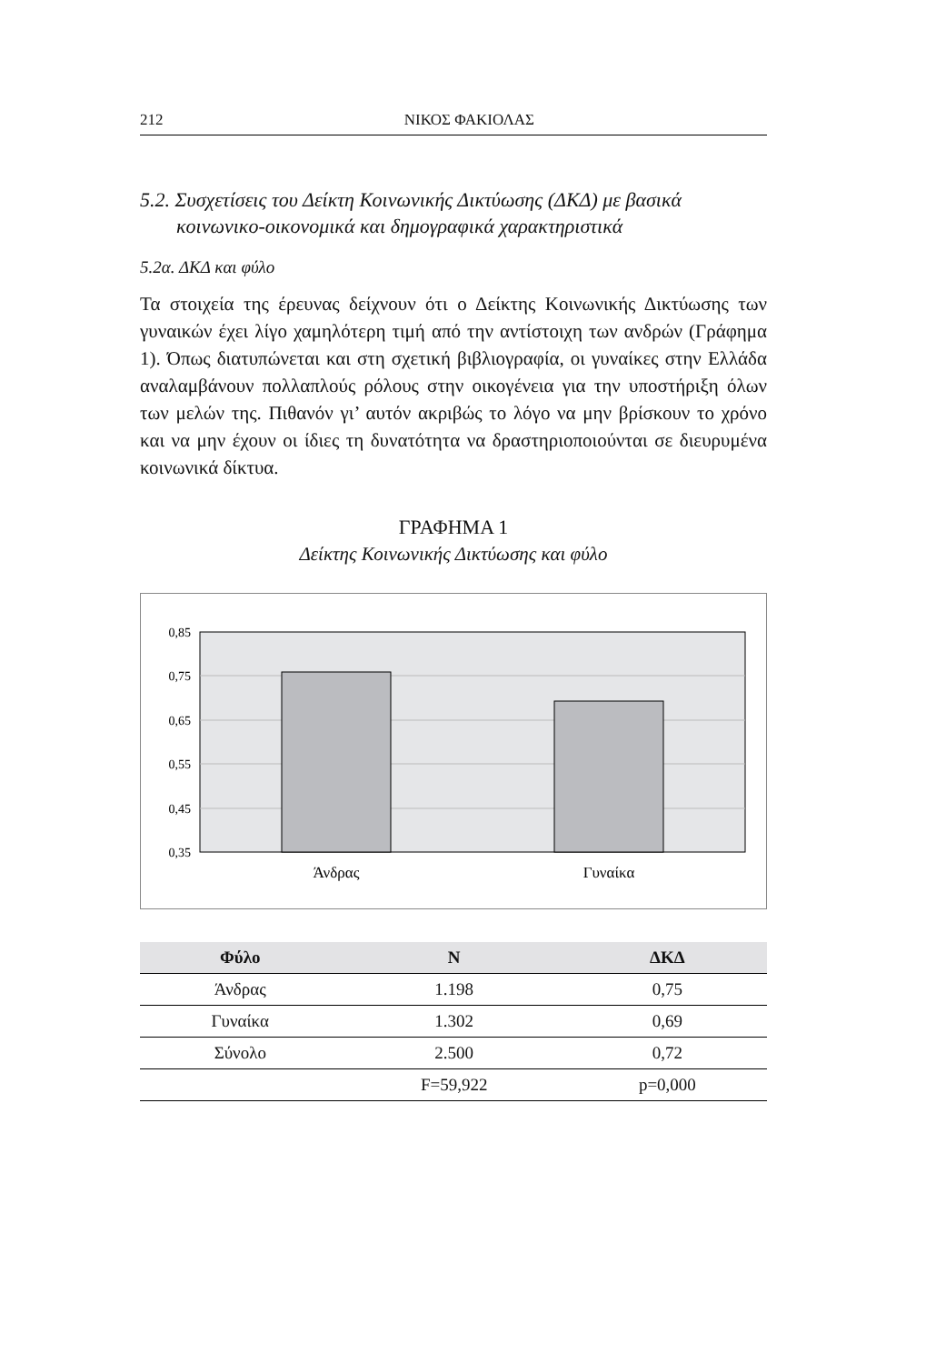212 ΝΙΚΟΣ ΦΑΚΙΟΛΑΣ
5.2. Συσχετίσεις του Δείκτη Κοινωνικής Δικτύωσης (ΔΚΔ) με βασικά κοινωνικο-οικονομικά και δημογραφικά χαρακτηριστικά
5.2α. ΔΚΔ και φύλο
Τα στοιχεία της έρευνας δείχνουν ότι ο Δείκτης Κοινωνικής Δικτύωσης των γυναικών έχει λίγο χαμηλότερη τιμή από την αντίστοιχη των ανδρών (Γράφημα 1). Όπως διατυπώνεται και στη σχετική βιβλιογραφία, οι γυναίκες στην Ελλάδα αναλαμβάνουν πολλαπλούς ρόλους στην οικογένεια για την υποστήριξη όλων των μελών της. Πιθανόν γι’ αυτόν ακριβώς το λόγο να μην βρίσκουν το χρόνο και να μην έχουν οι ίδιες τη δυνατότητα να δραστηριοποιούνται σε διευρυμένα κοινωνικά δίκτυα.
ΓΡΑΦΗΜΑ 1
Δείκτης Κοινωνικής Δικτύωσης και φύλο
0,85
0,75
0,65
0,55
0,45
0,35
Άνδρας
Γυναίκα
| Φύλο | N | ΔΚΔ |
| --- | --- | --- |
| Άνδρας | 1.198 | 0,75 |
| Γυναίκα | 1.302 | 0,69 |
| Σύνολο | 2.500 | 0,72 |
| | F=59,922 | p=0,000 |